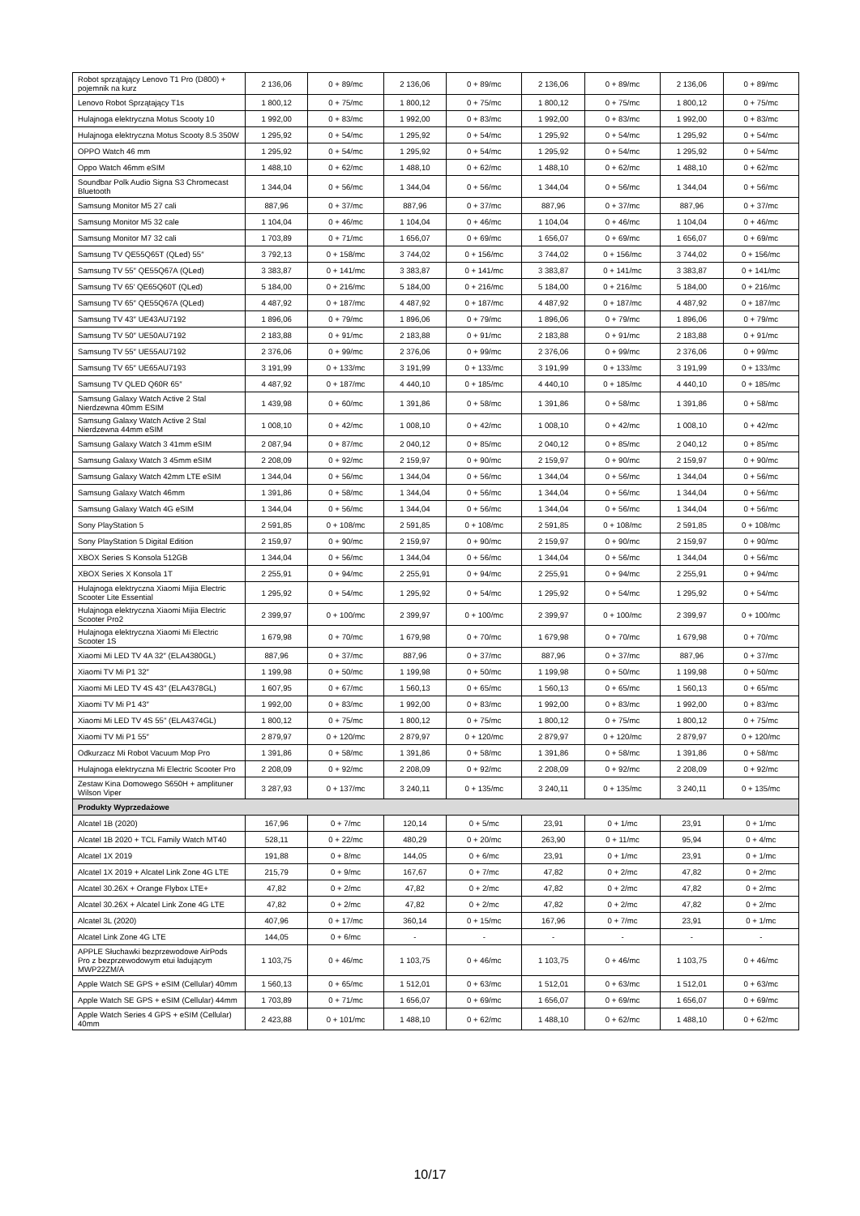| Robot sprzątający Lenovo T1 Pro (D800) + pojemnik na kurz | 2 136,06 | 0 + 89/mc | 2 136,06 | 0 + 89/mc | 2 136,06 | 0 + 89/mc | 2 136,06 | 0 + 89/mc |
| Lenovo Robot Sprzątający T1s | 1 800,12 | 0 + 75/mc | 1 800,12 | 0 + 75/mc | 1 800,12 | 0 + 75/mc | 1 800,12 | 0 + 75/mc |
| Hulajnoga elektryczna Motus Scooty 10 | 1 992,00 | 0 + 83/mc | 1 992,00 | 0 + 83/mc | 1 992,00 | 0 + 83/mc | 1 992,00 | 0 + 83/mc |
| Hulajnoga elektryczna Motus Scooty 8.5 350W | 1 295,92 | 0 + 54/mc | 1 295,92 | 0 + 54/mc | 1 295,92 | 0 + 54/mc | 1 295,92 | 0 + 54/mc |
| OPPO Watch 46 mm | 1 295,92 | 0 + 54/mc | 1 295,92 | 0 + 54/mc | 1 295,92 | 0 + 54/mc | 1 295,92 | 0 + 54/mc |
| Oppo Watch 46mm eSIM | 1 488,10 | 0 + 62/mc | 1 488,10 | 0 + 62/mc | 1 488,10 | 0 + 62/mc | 1 488,10 | 0 + 62/mc |
| Soundbar Polk Audio Signa S3 Chromecast Bluetooth | 1 344,04 | 0 + 56/mc | 1 344,04 | 0 + 56/mc | 1 344,04 | 0 + 56/mc | 1 344,04 | 0 + 56/mc |
| Samsung Monitor M5 27 cali | 887,96 | 0 + 37/mc | 887,96 | 0 + 37/mc | 887,96 | 0 + 37/mc | 887,96 | 0 + 37/mc |
| Samsung Monitor M5 32 cale | 1 104,04 | 0 + 46/mc | 1 104,04 | 0 + 46/mc | 1 104,04 | 0 + 46/mc | 1 104,04 | 0 + 46/mc |
| Samsung Monitor M7 32 cali | 1 703,89 | 0 + 71/mc | 1 656,07 | 0 + 69/mc | 1 656,07 | 0 + 69/mc | 1 656,07 | 0 + 69/mc |
| Samsung TV QE55Q65T (QLed) 55″ | 3 792,13 | 0 + 158/mc | 3 744,02 | 0 + 156/mc | 3 744,02 | 0 + 156/mc | 3 744,02 | 0 + 156/mc |
| Samsung TV 55″ QE55Q67A (QLed) | 3 383,87 | 0 + 141/mc | 3 383,87 | 0 + 141/mc | 3 383,87 | 0 + 141/mc | 3 383,87 | 0 + 141/mc |
| Samsung TV 65' QE65Q60T (QLed) | 5 184,00 | 0 + 216/mc | 5 184,00 | 0 + 216/mc | 5 184,00 | 0 + 216/mc | 5 184,00 | 0 + 216/mc |
| Samsung TV 65″ QE55Q67A (QLed) | 4 487,92 | 0 + 187/mc | 4 487,92 | 0 + 187/mc | 4 487,92 | 0 + 187/mc | 4 487,92 | 0 + 187/mc |
| Samsung TV 43″ UE43AU7192 | 1 896,06 | 0 + 79/mc | 1 896,06 | 0 + 79/mc | 1 896,06 | 0 + 79/mc | 1 896,06 | 0 + 79/mc |
| Samsung TV 50″ UE50AU7192 | 2 183,88 | 0 + 91/mc | 2 183,88 | 0 + 91/mc | 2 183,88 | 0 + 91/mc | 2 183,88 | 0 + 91/mc |
| Samsung TV 55″ UE55AU7192 | 2 376,06 | 0 + 99/mc | 2 376,06 | 0 + 99/mc | 2 376,06 | 0 + 99/mc | 2 376,06 | 0 + 99/mc |
| Samsung TV 65″ UE65AU7193 | 3 191,99 | 0 + 133/mc | 3 191,99 | 0 + 133/mc | 3 191,99 | 0 + 133/mc | 3 191,99 | 0 + 133/mc |
| Samsung TV QLED Q60R 65″ | 4 487,92 | 0 + 187/mc | 4 440,10 | 0 + 185/mc | 4 440,10 | 0 + 185/mc | 4 440,10 | 0 + 185/mc |
| Samsung Galaxy Watch Active 2 Stal Nierdzewna 40mm ESIM | 1 439,98 | 0 + 60/mc | 1 391,86 | 0 + 58/mc | 1 391,86 | 0 + 58/mc | 1 391,86 | 0 + 58/mc |
| Samsung Galaxy Watch Active 2 Stal Nierdzewna 44mm eSIM | 1 008,10 | 0 + 42/mc | 1 008,10 | 0 + 42/mc | 1 008,10 | 0 + 42/mc | 1 008,10 | 0 + 42/mc |
| Samsung Galaxy Watch 3 41mm eSIM | 2 087,94 | 0 + 87/mc | 2 040,12 | 0 + 85/mc | 2 040,12 | 0 + 85/mc | 2 040,12 | 0 + 85/mc |
| Samsung Galaxy Watch 3 45mm eSIM | 2 208,09 | 0 + 92/mc | 2 159,97 | 0 + 90/mc | 2 159,97 | 0 + 90/mc | 2 159,97 | 0 + 90/mc |
| Samsung Galaxy Watch 42mm LTE eSIM | 1 344,04 | 0 + 56/mc | 1 344,04 | 0 + 56/mc | 1 344,04 | 0 + 56/mc | 1 344,04 | 0 + 56/mc |
| Samsung Galaxy Watch 46mm | 1 391,86 | 0 + 58/mc | 1 344,04 | 0 + 56/mc | 1 344,04 | 0 + 56/mc | 1 344,04 | 0 + 56/mc |
| Samsung Galaxy Watch 4G eSIM | 1 344,04 | 0 + 56/mc | 1 344,04 | 0 + 56/mc | 1 344,04 | 0 + 56/mc | 1 344,04 | 0 + 56/mc |
| Sony PlayStation 5 | 2 591,85 | 0 + 108/mc | 2 591,85 | 0 + 108/mc | 2 591,85 | 0 + 108/mc | 2 591,85 | 0 + 108/mc |
| Sony PlayStation 5 Digital Edition | 2 159,97 | 0 + 90/mc | 2 159,97 | 0 + 90/mc | 2 159,97 | 0 + 90/mc | 2 159,97 | 0 + 90/mc |
| XBOX Series S Konsola 512GB | 1 344,04 | 0 + 56/mc | 1 344,04 | 0 + 56/mc | 1 344,04 | 0 + 56/mc | 1 344,04 | 0 + 56/mc |
| XBOX Series X Konsola 1T | 2 255,91 | 0 + 94/mc | 2 255,91 | 0 + 94/mc | 2 255,91 | 0 + 94/mc | 2 255,91 | 0 + 94/mc |
| Hulajnoga elektryczna Xiaomi Mijia Electric Scooter Lite Essential | 1 295,92 | 0 + 54/mc | 1 295,92 | 0 + 54/mc | 1 295,92 | 0 + 54/mc | 1 295,92 | 0 + 54/mc |
| Hulajnoga elektryczna Xiaomi Mijia Electric Scooter Pro2 | 2 399,97 | 0 + 100/mc | 2 399,97 | 0 + 100/mc | 2 399,97 | 0 + 100/mc | 2 399,97 | 0 + 100/mc |
| Hulajnoga elektryczna Xiaomi Mi Electric Scooter 1S | 1 679,98 | 0 + 70/mc | 1 679,98 | 0 + 70/mc | 1 679,98 | 0 + 70/mc | 1 679,98 | 0 + 70/mc |
| Xiaomi Mi LED TV 4A 32″ (ELA4380GL) | 887,96 | 0 + 37/mc | 887,96 | 0 + 37/mc | 887,96 | 0 + 37/mc | 887,96 | 0 + 37/mc |
| Xiaomi TV Mi P1 32″ | 1 199,98 | 0 + 50/mc | 1 199,98 | 0 + 50/mc | 1 199,98 | 0 + 50/mc | 1 199,98 | 0 + 50/mc |
| Xiaomi Mi LED TV 4S 43″ (ELA4378GL) | 1 607,95 | 0 + 67/mc | 1 560,13 | 0 + 65/mc | 1 560,13 | 0 + 65/mc | 1 560,13 | 0 + 65/mc |
| Xiaomi TV Mi P1 43″ | 1 992,00 | 0 + 83/mc | 1 992,00 | 0 + 83/mc | 1 992,00 | 0 + 83/mc | 1 992,00 | 0 + 83/mc |
| Xiaomi Mi LED TV 4S 55″ (ELA4374GL) | 1 800,12 | 0 + 75/mc | 1 800,12 | 0 + 75/mc | 1 800,12 | 0 + 75/mc | 1 800,12 | 0 + 75/mc |
| Xiaomi TV Mi P1 55″ | 2 879,97 | 0 + 120/mc | 2 879,97 | 0 + 120/mc | 2 879,97 | 0 + 120/mc | 2 879,97 | 0 + 120/mc |
| Odkurzacz Mi Robot Vacuum Mop Pro | 1 391,86 | 0 + 58/mc | 1 391,86 | 0 + 58/mc | 1 391,86 | 0 + 58/mc | 1 391,86 | 0 + 58/mc |
| Hulajnoga elektryczna Mi Electric Scooter Pro | 2 208,09 | 0 + 92/mc | 2 208,09 | 0 + 92/mc | 2 208,09 | 0 + 92/mc | 2 208,09 | 0 + 92/mc |
| Zestaw Kina Domowego S650H + amplituner Wilson Viper | 3 287,93 | 0 + 137/mc | 3 240,11 | 0 + 135/mc | 3 240,11 | 0 + 135/mc | 3 240,11 | 0 + 135/mc |
| Produkty Wyprzedażowe | | | | | | | | |
| Alcatel 1B (2020) | 167,96 | 0 + 7/mc | 120,14 | 0 + 5/mc | 23,91 | 0 + 1/mc | 23,91 | 0 + 1/mc |
| Alcatel 1B 2020 + TCL Family Watch MT40 | 528,11 | 0 + 22/mc | 480,29 | 0 + 20/mc | 263,90 | 0 + 11/mc | 95,94 | 0 + 4/mc |
| Alcatel 1X 2019 | 191,88 | 0 + 8/mc | 144,05 | 0 + 6/mc | 23,91 | 0 + 1/mc | 23,91 | 0 + 1/mc |
| Alcatel 1X 2019 + Alcatel Link Zone 4G LTE | 215,79 | 0 + 9/mc | 167,67 | 0 + 7/mc | 47,82 | 0 + 2/mc | 47,82 | 0 + 2/mc |
| Alcatel 30.26X + Orange Flybox LTE+ | 47,82 | 0 + 2/mc | 47,82 | 0 + 2/mc | 47,82 | 0 + 2/mc | 47,82 | 0 + 2/mc |
| Alcatel 30.26X + Alcatel Link Zone 4G LTE | 47,82 | 0 + 2/mc | 47,82 | 0 + 2/mc | 47,82 | 0 + 2/mc | 47,82 | 0 + 2/mc |
| Alcatel 3L (2020) | 407,96 | 0 + 17/mc | 360,14 | 0 + 15/mc | 167,96 | 0 + 7/mc | 23,91 | 0 + 1/mc |
| Alcatel Link Zone 4G LTE | 144,05 | 0 + 6/mc | - | - | - | - | - | - |
| APPLE Słuchawki bezprzewodowe AirPods Pro z bezprzewodowym etui ładującym MWP22ZM/A | 1 103,75 | 0 + 46/mc | 1 103,75 | 0 + 46/mc | 1 103,75 | 0 + 46/mc | 1 103,75 | 0 + 46/mc |
| Apple Watch SE GPS + eSIM (Cellular) 40mm | 1 560,13 | 0 + 65/mc | 1 512,01 | 0 + 63/mc | 1 512,01 | 0 + 63/mc | 1 512,01 | 0 + 63/mc |
| Apple Watch SE GPS + eSIM (Cellular) 44mm | 1 703,89 | 0 + 71/mc | 1 656,07 | 0 + 69/mc | 1 656,07 | 0 + 69/mc | 1 656,07 | 0 + 69/mc |
| Apple Watch Series 4 GPS + eSIM (Cellular) 40mm | 2 423,88 | 0 + 101/mc | 1 488,10 | 0 + 62/mc | 1 488,10 | 0 + 62/mc | 1 488,10 | 0 + 62/mc |
10/17